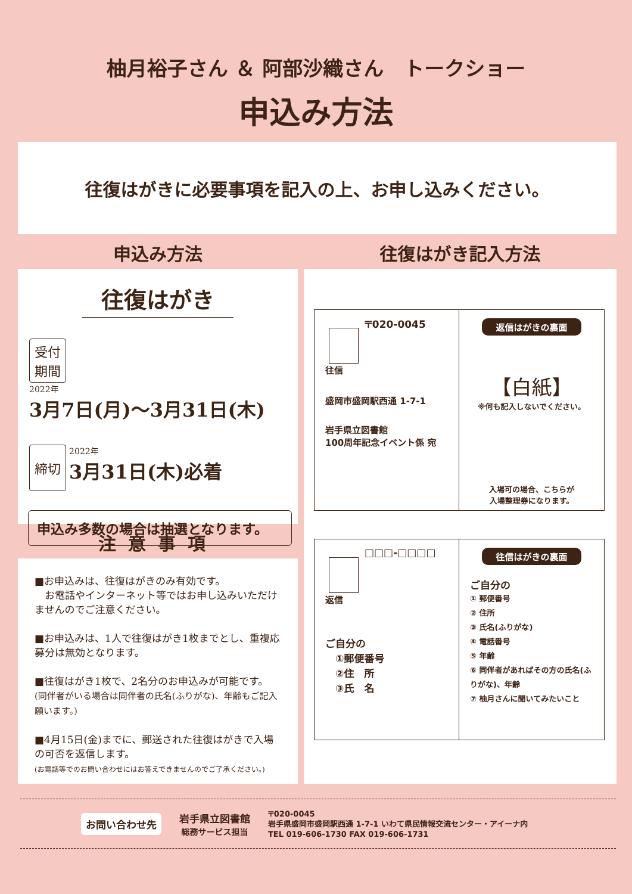柚月裕子さん ＆ 阿部沙織さん　トークショー
申込み方法
往復はがきに必要事項を記入の上、お申し込みください。
申込み方法 往復はがき記入方法
往復はがき
受付期間 2022年
3月7日(月)～3月31日(木)
締切 2022年
3月31日(木)必着
申込み多数の場合は抽選となります。
注意事項
■お申込みは、往復はがきのみ有効です。
　お電話やインターネット等ではお申し込みいただけませんのでご注意ください。
■お申込みは、1人で往復はがき1枚までとし、重複応募分は無効となります。
■往復はがき1枚で、2名分のお申込みが可能です。
(同伴者がいる場合は同伴者の氏名(ふりがな)、年齢もご記入願います。)
■4月15日(金)までに、郵送された往復はがきで入場の可否を返信します。
(お電話等でのお問い合わせにはお答えできませんのでご了承ください。)
〒020-0045
往信
盛岡市盛岡駅西通 1-7-1
岩手県立図書館
100周年記念イベント係 宛
返信はがきの裏面
【白紙】
※何も記入しないでください。
入場可の場合、こちらが
入場整理券になります。
□□□-□□□□
返信
ご自分の
　①郵便番号
　②住　所
　③氏　名
往信はがきの裏面
ご自分の
① 郵便番号
② 住所
③ 氏名(ふりがな)
④ 電話番号
⑤ 年齢
⑥ 同伴者があればその方の氏名(ふりがな)、年齢
⑦ 柚月さんに聞いてみたいこと
お問い合わせ先 岩手県立図書館
総務サービス担当 〒020-0045
岩手県盛岡市盛岡駅西通 1-7-1 いわて県民情報交流センター・アイーナ内
TEL 019-606-1730 FAX 019-606-1731